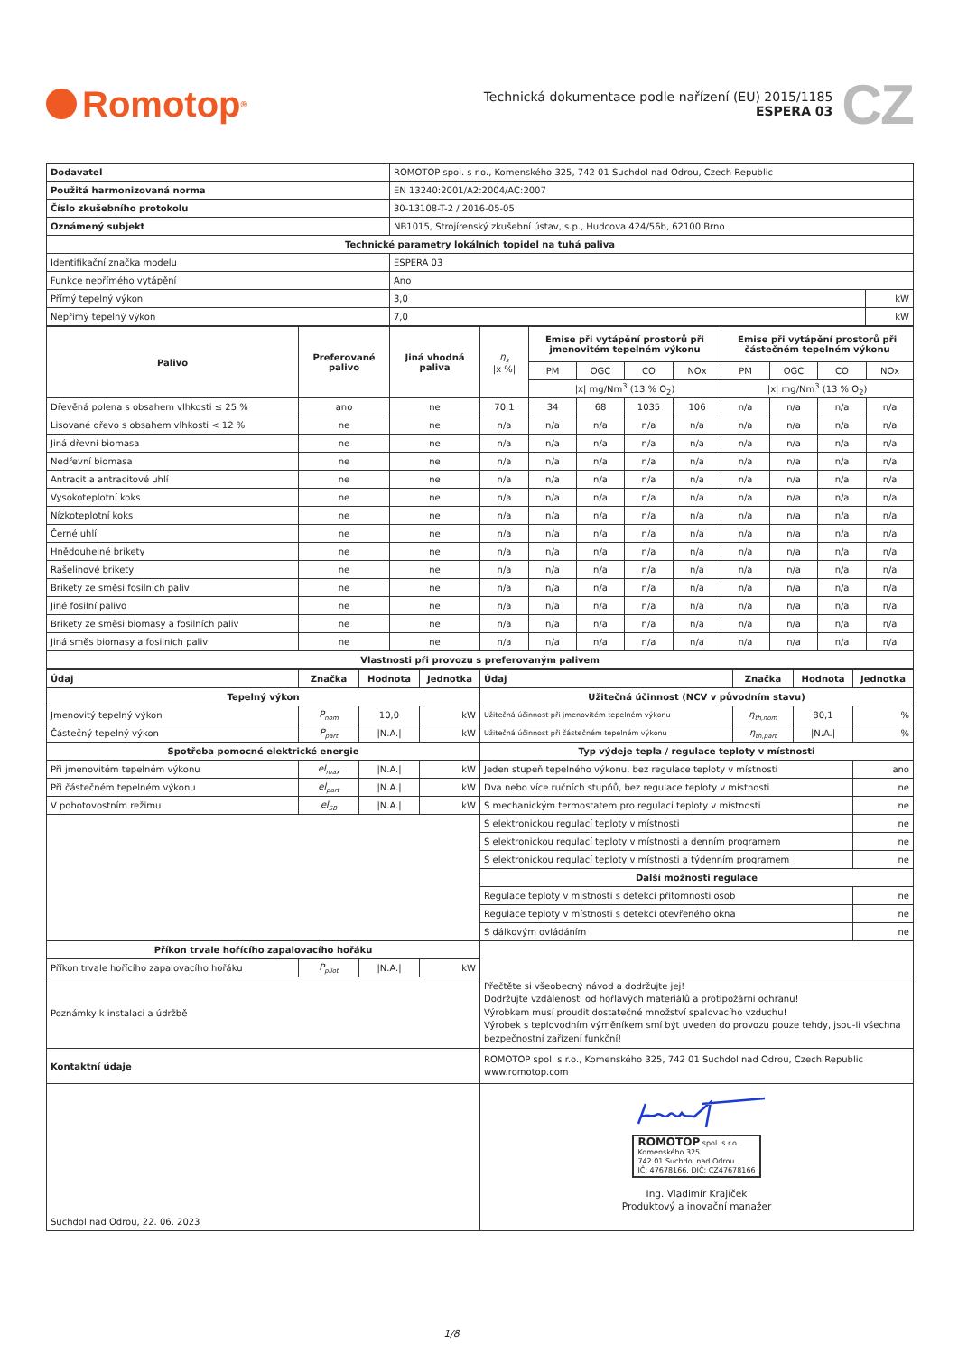Romotop<sup>®</sup>
Technická dokumentace podle nařízení (EU) 2015/1185
ESPERA 03
CZ
| Dodavatel | ROMOTOP spol. s r.o., Komenského 325, 742 01 Suchdol nad Odrou, Czech Republic | |
| Použitá harmonizovaná norma | EN 13240:2001/A2:2004/AC:2007 | |
| Číslo zkušebního protokolu | 30-13108-T-2 / 2016-05-05 | |
| Oznámený subjekt | NB1015, Strojírenský zkušební ústav, s.p., Hudcova 424/56b, 62100 Brno | |
| Technické parametry lokálních topidel na tuhá paliva | | |
| Identifikační značka modelu | ESPERA 03 | |
| Funkce nepřímého vytápění | Ano | |
| Přímý tepelný výkon | 3,0 | kW |
| Nepřímý tepelný výkon | 7,0 | kW |
| Palivo | Preferované palivo | Jiná vhodná paliva | η<sub>s</sub> /x %/ | Emise při vytápění prostorů při jmenovitém tepelném výkonu | | | | Emise při vytápění prostorů při částečném tepelném výkonu | | | |
| --- | --- | --- | --- | --- | --- | --- | --- | --- | --- | --- | --- |
| | | | | PM | OGC | CO | NOx | PM | OGC | CO | NOx |
| | | | | /x/ mg/Nm<sup>3</sup> (13 % O<sub>2</sub>) | | | | /x/ mg/Nm<sup>3</sup> (13 % O<sub>2</sub>) | | | |
| Dřevěná polena s obsahem vlhkosti ≤ 25 % | ano | ne | 70,1 | 34 | 68 | 1035 | 106 | n/a | n/a | n/a | n/a |
| Lisované dřevo s obsahem vlhkosti < 12 % | ne | ne | n/a | n/a | n/a | n/a | n/a | n/a | n/a | n/a | n/a |
| Jiná dřevní biomasa | ne | ne | n/a | n/a | n/a | n/a | n/a | n/a | n/a | n/a | n/a |
| Nedřevní biomasa | ne | ne | n/a | n/a | n/a | n/a | n/a | n/a | n/a | n/a | n/a |
| Antracit a antracitové uhlí | ne | ne | n/a | n/a | n/a | n/a | n/a | n/a | n/a | n/a | n/a |
| Vysokoteplotní koks | ne | ne | n/a | n/a | n/a | n/a | n/a | n/a | n/a | n/a | n/a |
| Nízkoteplotní koks | ne | ne | n/a | n/a | n/a | n/a | n/a | n/a | n/a | n/a | n/a |
| Černé uhlí | ne | ne | n/a | n/a | n/a | n/a | n/a | n/a | n/a | n/a | n/a |
| Hnědouhelné brikety | ne | ne | n/a | n/a | n/a | n/a | n/a | n/a | n/a | n/a | n/a |
| Rašelinové brikety | ne | ne | n/a | n/a | n/a | n/a | n/a | n/a | n/a | n/a | n/a |
| Brikety ze směsi fosilních paliv | ne | ne | n/a | n/a | n/a | n/a | n/a | n/a | n/a | n/a | n/a |
| Jiné fosilní palivo | ne | ne | n/a | n/a | n/a | n/a | n/a | n/a | n/a | n/a | n/a |
| Brikety ze směsi biomasy a fosilních paliv | ne | ne | n/a | n/a | n/a | n/a | n/a | n/a | n/a | n/a | n/a |
| Jiná směs biomasy a fosilních paliv | ne | ne | n/a | n/a | n/a | n/a | n/a | n/a | n/a | n/a | n/a |
| Vlastnosti při provozu s preferovaným palivem | | | | | | | | | | | |
| Údaj | Značka | Hodnota | Jednotka | Údaj | Značka | Hodnota | Jednotka |
| --- | --- | --- | --- | --- | --- | --- | --- |
| Tepelný výkon | | | | Užitečná účinnost (NCV v původním stavu) | | | |
| Jmenovitý tepelný výkon | P<sub>nom</sub> | 10,0 | kW | Užitečná účinnost při jmenovitém tepelném výkonu | η<sub>th,nom</sub> | 80,1 | % |
| Částečný tepelný výkon | P<sub>part</sub> | /N.A./ | kW | Užitečná účinnost při částečném tepelném výkonu | η<sub>th,part</sub> | /N.A./ | % |
| Spotřeba pomocné elektrické energie | | | | Typ výdeje tepla / regulace teploty v místnosti | | | |
| Při jmenovitém tepelném výkonu | el<sub>max</sub> | /N.A./ | kW | Jeden stupeň tepelného výkonu, bez regulace teploty v místnosti | | | ano |
| Při částečném tepelném výkonu | el<sub>part</sub> | /N.A./ | kW | Dva nebo více ručních stupňů, bez regulace teploty v místnosti | | | ne |
| V pohotovostním režimu | el<sub>SB</sub> | /N.A./ | kW | S mechanickým termostatem pro regulaci teploty v místnosti | | | ne |
| | | | | S elektronickou regulací teploty v místnosti | | | ne |
| | | | | S elektronickou regulací teploty v místnosti a denním programem | | | ne |
| | | | | S elektronickou regulací teploty v místnosti a týdenním programem | | | ne |
| | | | | Další možnosti regulace | | | |
| | | | | Regulace teploty v místnosti s detekcí přítomnosti osob | | | ne |
| | | | | Regulace teploty v místnosti s detekcí otevřeného okna | | | ne |
| | | | | S dálkovým ovládáním | | | ne |
| Příkon trvale hořícího zapalovacího hořáku | | | | | | | |
| Příkon trvale hořícího zapalovacího hořáku | P<sub>pilot</sub> | /N.A./ | kW | | | | |
| Poznámky k instalaci a údržbě | | | | Přečtěte si všeobecný návod a dodržujte jej! Dodržujte vzdálenosti od hořlavých materiálů a protipožární ochranu! Výrobkem musí proudit dostatečné množství spalovacího vzduchu! Výrobek s teplovodním výměníkem smí být uveden do provozu pouze tehdy, jsou-li všechna bezpečnostní zařízení funkční! | | | |
| Kontaktní údaje | | | | ROMOTOP spol. s r.o., Komenského 325, 742 01 Suchdol nad Odrou, Czech Republic www.romotop.com | | | |
| Suchdol nad Odrou, 22. 06. 2023 | | | | ROMOTOP spol. s r.o. Komenského 325 742 01 Suchdol nad Odrou IČ: 47678166, DIČ: CZ47678166 Ing. Vladimír Krajíček Produktový a inovační manažer | | | |
1/8